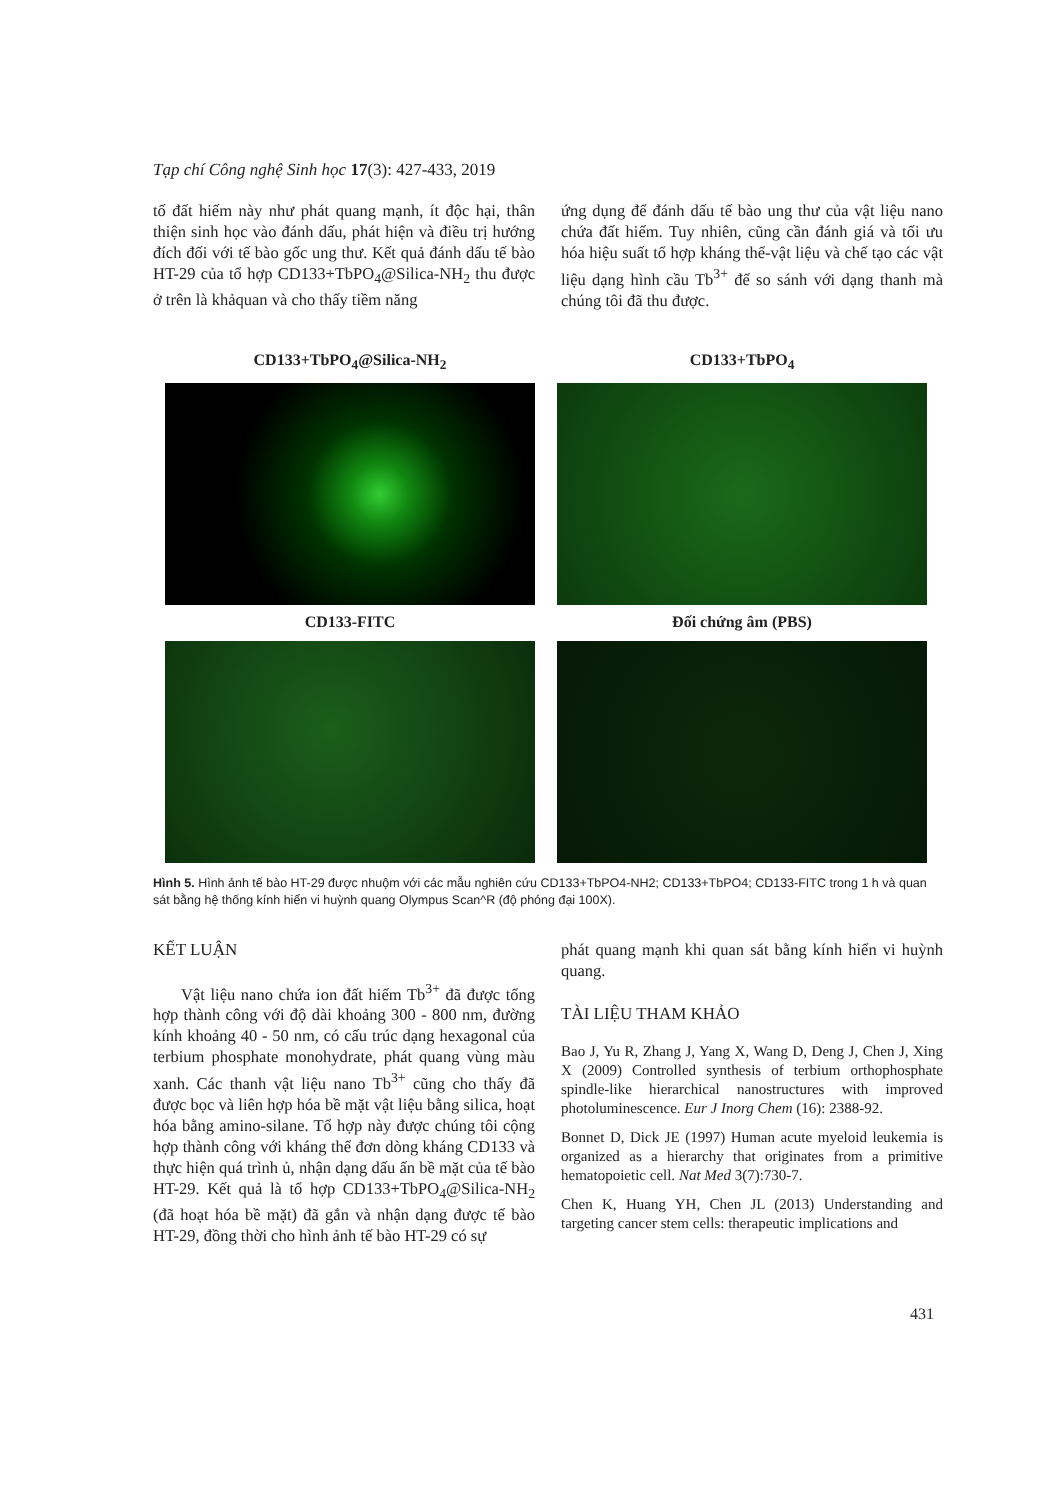Tạp chí Công nghệ Sinh học 17(3): 427-433, 2019
tố đất hiếm này như phát quang mạnh, ít độc hại, thân thiện sinh học vào đánh dấu, phát hiện và điều trị hướng đích đối với tế bào gốc ung thư. Kết quả đánh dấu tế bào HT-29 của tổ hợp CD133+TbPO<sub>4</sub>@Silica-NH<sub>2</sub> thu được ở trên là khảquan và cho thấy tiềm năng
ứng dụng để đánh dấu tế bào ung thư của vật liệu nano chứa đất hiếm. Tuy nhiên, cũng cần đánh giá và tối ưu hóa hiệu suất tổ hợp kháng thể-vật liệu và chế tạo các vật liệu dạng hình cầu Tb<sup>3+</sup> để so sánh với dạng thanh mà chúng tôi đã thu được.
CD133+TbPO<sub>4</sub>@Silica-NH<sub>2</sub>
CD133+TbPO<sub>4</sub>
CD133-FITC
Đối chứng âm (PBS)
Hình 5. Hình ảnh tế bào HT-29 được nhuộm với các mẫu nghiên cứu CD133+TbPO4-NH2; CD133+TbPO4; CD133-FITC trong 1 h và quan sát bằng hệ thống kính hiển vi huỳnh quang Olympus Scan^R (độ phóng đại 100X).
KẾT LUẬN
Vật liệu nano chứa ion đất hiếm Tb<sup>3+</sup> đã được tổng hợp thành công với độ dài khoảng 300 - 800 nm, đường kính khoảng 40 - 50 nm, có cấu trúc dạng hexagonal của terbium phosphate monohydrate, phát quang vùng màu xanh. Các thanh vật liệu nano Tb<sup>3+</sup> cũng cho thấy đã được bọc và liên hợp hóa bề mặt vật liệu bằng silica, hoạt hóa bằng amino-silane. Tổ hợp này được chúng tôi cộng hợp thành công với kháng thể đơn dòng kháng CD133 và thực hiện quá trình ủ, nhận dạng dấu ấn bề mặt của tế bào HT-29. Kết quả là tổ hợp CD133+TbPO<sub>4</sub>@Silica-NH<sub>2</sub> (đã hoạt hóa bề mặt) đã gắn và nhận dạng được tế bào HT-29, đồng thời cho hình ảnh tế bào HT-29 có sự
phát quang mạnh khi quan sát bằng kính hiển vi huỳnh quang.
TÀI LIỆU THAM KHẢO
Bao J, Yu R, Zhang J, Yang X, Wang D, Deng J, Chen J, Xing X (2009) Controlled synthesis of terbium orthophosphate spindle-like hierarchical nanostructures with improved photoluminescence. Eur J Inorg Chem (16): 2388-92.
Bonnet D, Dick JE (1997) Human acute myeloid leukemia is organized as a hierarchy that originates from a primitive hematopoietic cell. Nat Med 3(7):730-7.
Chen K, Huang YH, Chen JL (2013) Understanding and targeting cancer stem cells: therapeutic implications and
431